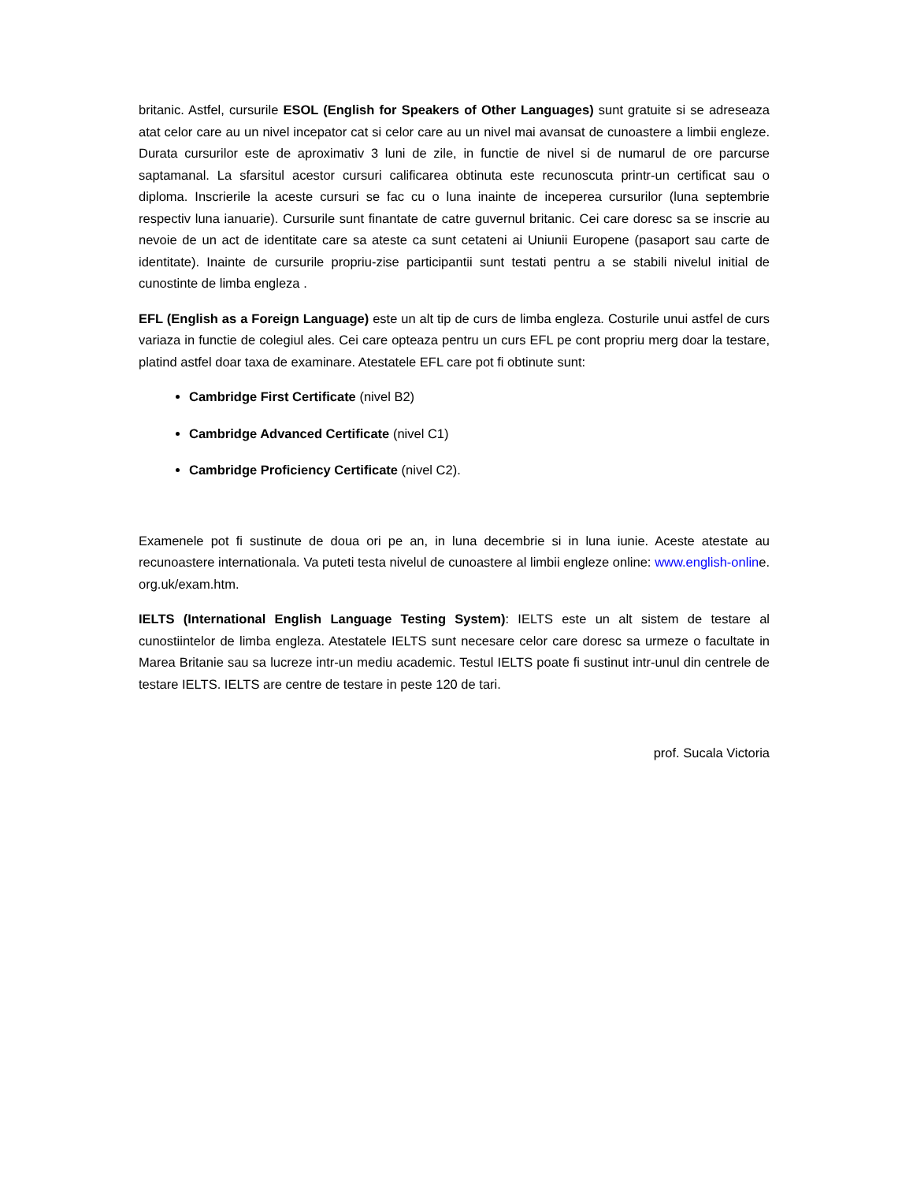britanic. Astfel, cursurile ESOL (English for Speakers of Other Languages) sunt gratuite si se adreseaza atat celor care au un nivel incepator cat si celor care au un nivel mai avansat de cunoastere a limbii engleze. Durata cursurilor este de aproximativ 3 luni de zile, in functie de nivel si de numarul de ore parcurse saptamanal. La sfarsitul acestor cursuri calificarea obtinuta este recunoscuta printr-un certificat sau o diploma. Inscrierile la aceste cursuri se fac cu o luna inainte de inceperea cursurilor (luna septembrie respectiv luna ianuarie). Cursurile sunt finantate de catre guvernul britanic. Cei care doresc sa se inscrie au nevoie de un act de identitate care sa ateste ca sunt cetateni ai Uniunii Europene (pasaport sau carte de identitate). Inainte de cursurile propriu-zise participantii sunt testati pentru a se stabili nivelul initial de cunostinte de limba engleza .
EFL (English as a Foreign Language) este un alt tip de curs de limba engleza. Costurile unui astfel de curs variaza in functie de colegiul ales. Cei care opteaza pentru un curs EFL pe cont propriu merg doar la testare, platind astfel doar taxa de examinare. Atestatele EFL care pot fi obtinute sunt:
Cambridge First Certificate (nivel B2)
Cambridge Advanced Certificate (nivel C1)
Cambridge Proficiency Certificate (nivel C2).
Examenele pot fi sustinute de doua ori pe an, in luna decembrie si in luna iunie. Aceste atestate au recunoastere internationala. Va puteti testa nivelul de cunoastere al limbii engleze online: www.english-online. org.uk/exam.htm.
IELTS (International English Language Testing System): IELTS este un alt sistem de testare al cunostiintelor de limba engleza. Atestatele IELTS sunt necesare celor care doresc sa urmeze o facultate in Marea Britanie sau sa lucreze intr-un mediu academic. Testul IELTS poate fi sustinut intr-unul din centrele de testare IELTS. IELTS are centre de testare in peste 120 de tari.
prof. Sucala Victoria